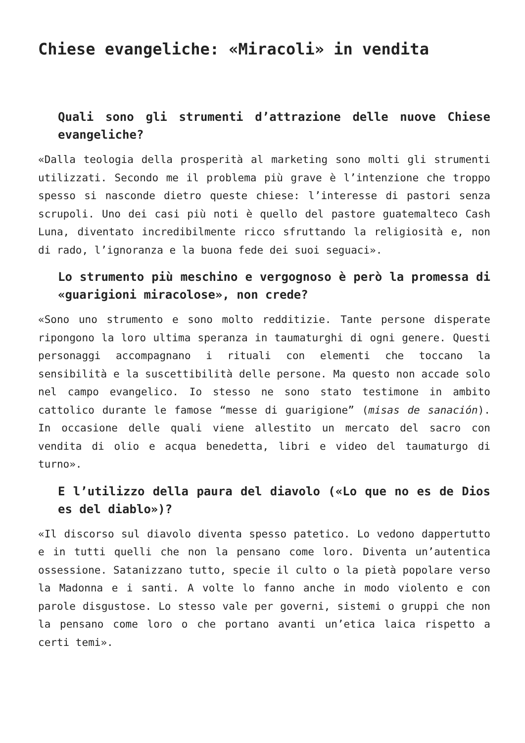Chiese evangeliche: «Miracoli» in vendita
Quali sono gli strumenti d’attrazione delle nuove Chiese evangeliche?
«Dalla teologia della prosperità al marketing sono molti gli strumenti utilizzati. Secondo me il problema più grave è l’intenzione che troppo spesso si nasconde dietro queste chiese: l’interesse di pastori senza scrupoli. Uno dei casi più noti è quello del pastore guatemalteco Cash Luna, diventato incredibilmente ricco sfruttando la religiosità e, non di rado, l’ignoranza e la buona fede dei suoi seguaci».
Lo strumento più meschino e vergognoso è però la promessa di «guarigioni miracolose», non crede?
«Sono uno strumento e sono molto redditizie. Tante persone disperate ripongono la loro ultima speranza in taumaturghi di ogni genere. Questi personaggi accompagnano i rituali con elementi che toccano la sensibilità e la suscettibilità delle persone. Ma questo non accade solo nel campo evangelico. Io stesso ne sono stato testimone in ambito cattolico durante le famose “messe di guarigione” (misas de sanación). In occasione delle quali viene allestito un mercato del sacro con vendita di olio e acqua benedetta, libri e video del taumaturgo di turno».
E l’utilizzo della paura del diavolo («Lo que no es de Dios es del diablo»)?
«Il discorso sul diavolo diventa spesso patetico. Lo vedono dappertutto e in tutti quelli che non la pensano come loro. Diventa un’autentica ossessione. Satanizzano tutto, specie il culto o la pietà popolare verso la Madonna e i santi. A volte lo fanno anche in modo violento e con parole disgustose. Lo stesso vale per governi, sistemi o gruppi che non la pensano come loro o che portano avanti un’etica laica rispetto a certi temi».